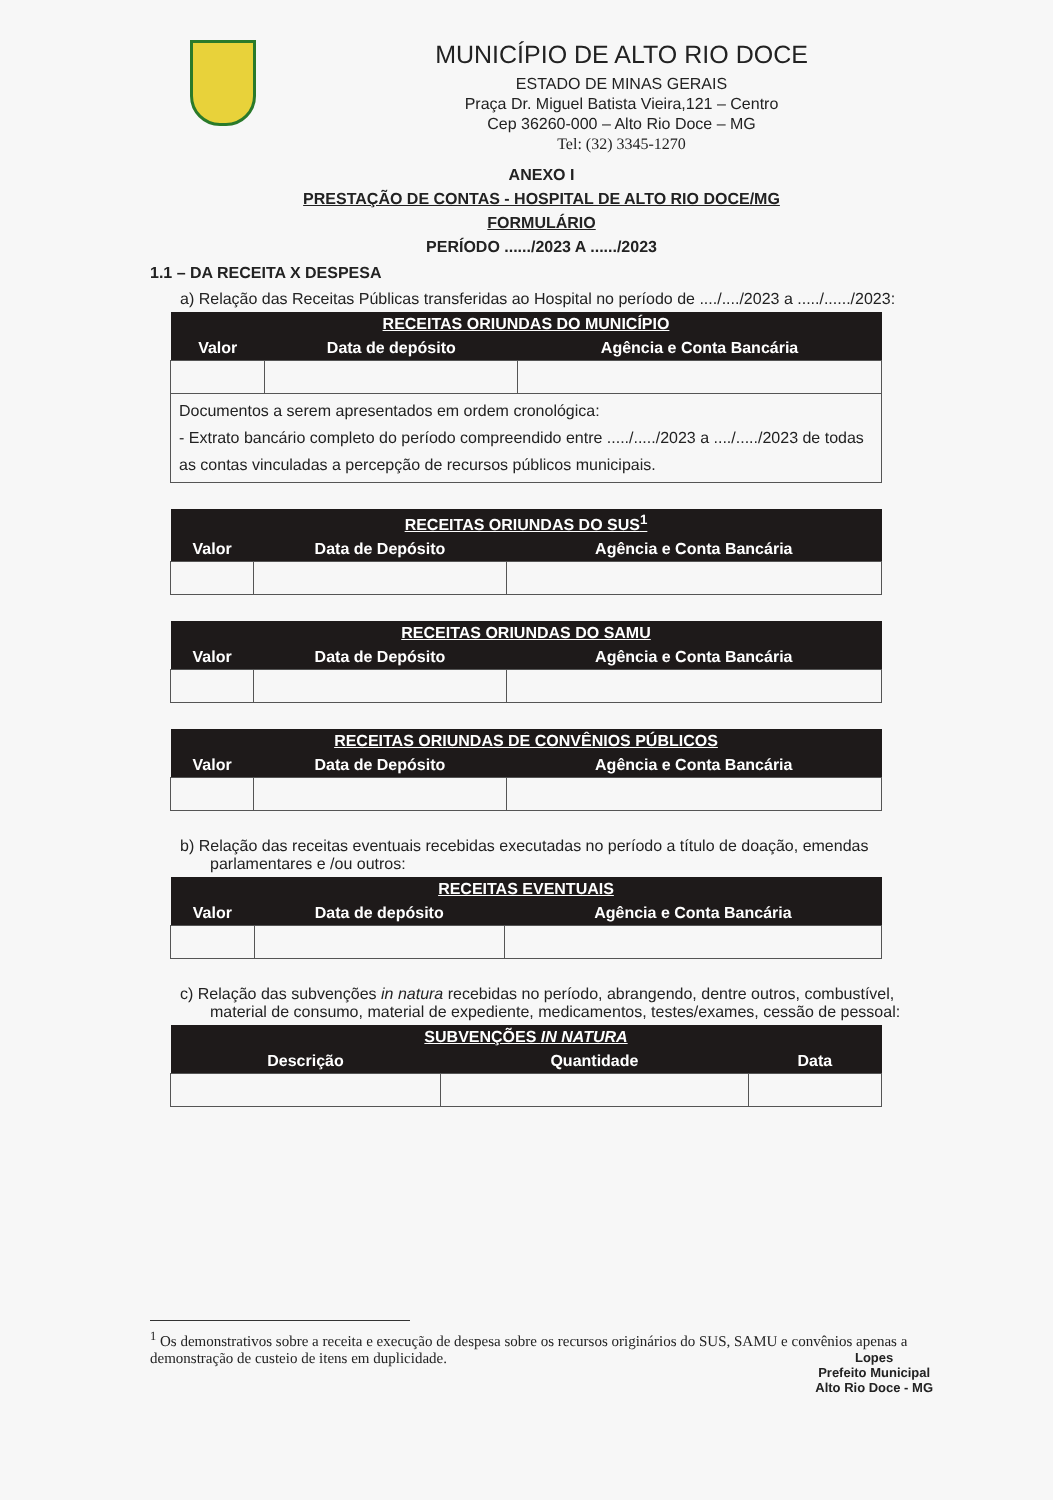MUNICÍPIO DE ALTO RIO DOCE
ESTADO DE MINAS GERAIS
Praça Dr. Miguel Batista Vieira,121 – Centro
Cep 36260-000 – Alto Rio Doce – MG
Tel: (32) 3345-1270
ANEXO I
PRESTAÇÃO DE CONTAS - HOSPITAL DE ALTO RIO DOCE/MG
FORMULÁRIO
PERÍODO ....../2023 A ....../2023
1.1 – DA RECEITA X DESPESA
a) Relação das Receitas Públicas transferidas ao Hospital no período de ..../..../2023 a ...../....../2023:
| RECEITAS ORIUNDAS DO MUNICÍPIO | | |
| --- | --- | --- |
| Valor | Data de depósito | Agência e Conta Bancária |
| Documentos a serem apresentados em ordem cronológica: - Extrato bancário completo do período compreendido entre ...../...../2023 a ..../...../2023 de todas as contas vinculadas a percepção de recursos públicos municipais. | | |
| RECEITAS ORIUNDAS DO SUS<sup>1</sup> | | |
| --- | --- | --- |
| Valor | Data de Depósito | Agência e Conta Bancária |
| RECEITAS ORIUNDAS DO SAMU | | |
| --- | --- | --- |
| Valor | Data de Depósito | Agência e Conta Bancária |
| RECEITAS ORIUNDAS DE CONVÊNIOS PÚBLICOS | | |
| --- | --- | --- |
| Valor | Data de Depósito | Agência e Conta Bancária |
b) Relação das receitas eventuais recebidas executadas no período a título de doação, emendas parlamentares e /ou outros:
| RECEITAS EVENTUAIS | | |
| --- | --- | --- |
| Valor | Data de depósito | Agência e Conta Bancária |
c) Relação das subvenções in natura recebidas no período, abrangendo, dentre outros, combustível, material de consumo, material de expediente, medicamentos, testes/exames, cessão de pessoal:
| SUBVENÇÕES IN NATURA | | |
| --- | --- | --- |
| Descrição | Quantidade | Data |
<sup>1</sup> Os demonstrativos sobre a receita e execução de despesa sobre os recursos originários do SUS, SAMU e convênios apenas a demonstração de custeio de itens em duplicidade.
Lopes
Prefeito Municipal
Alto Rio Doce - MG